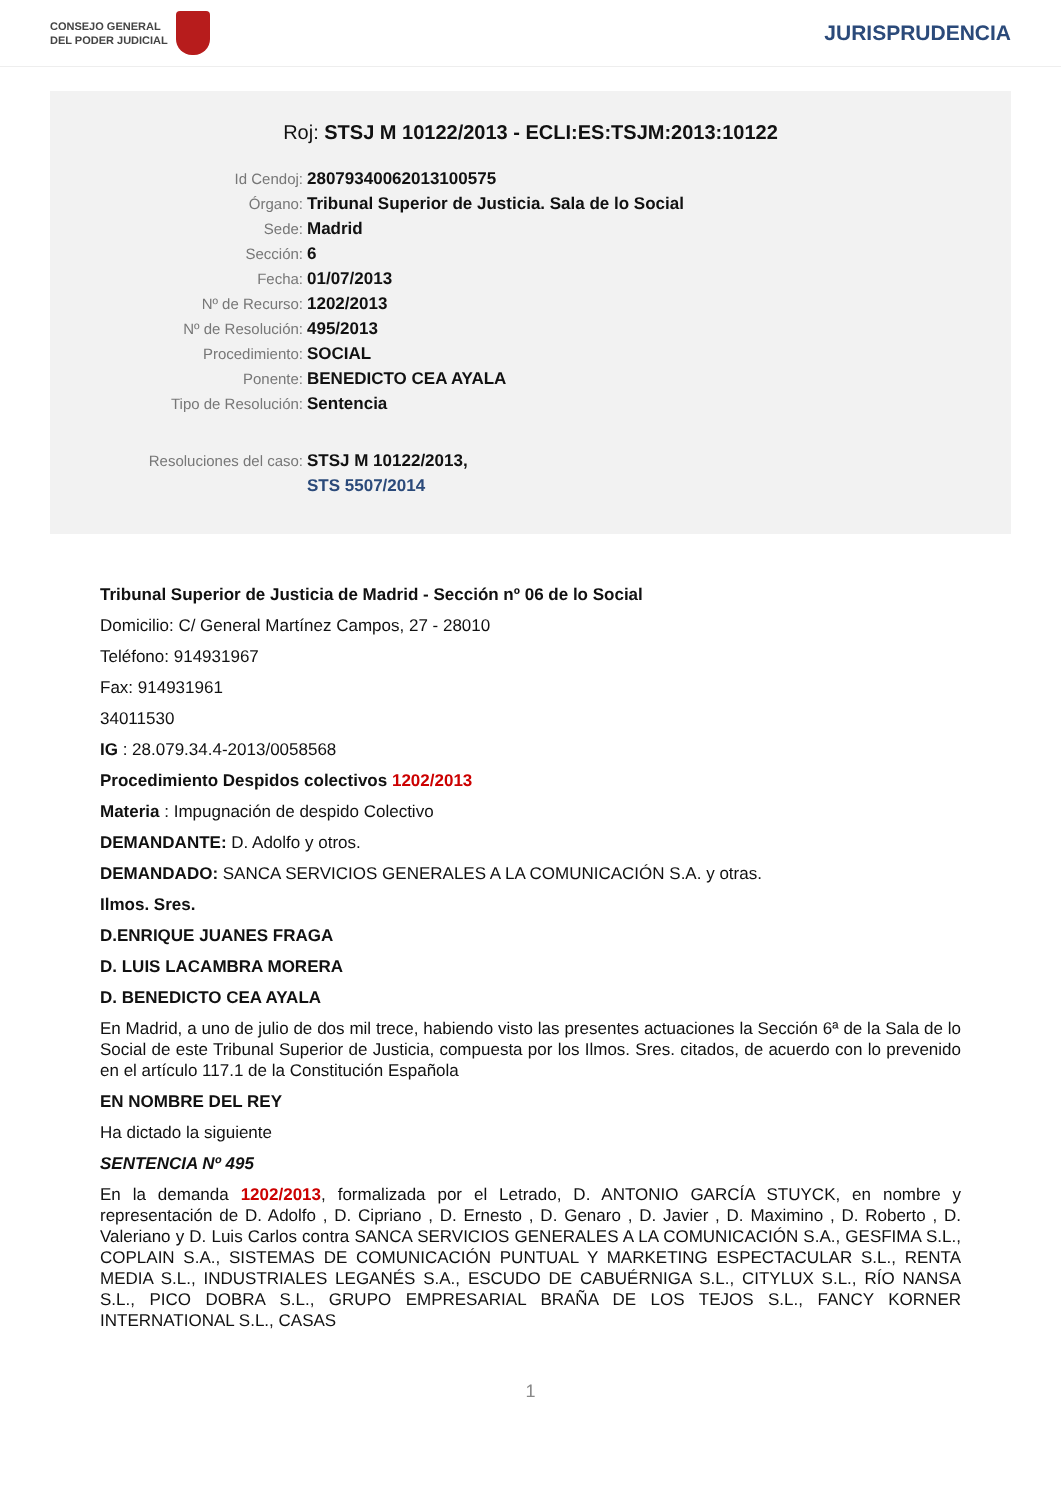CONSEJO GENERAL
DEL PODER JUDICIAL
JURISPRUDENCIA
Roj: STSJ M 10122/2013 - ECLI:ES:TSJM:2013:10122
Id Cendoj: 28079340062013100575
Órgano: Tribunal Superior de Justicia. Sala de lo Social
Sede: Madrid
Sección: 6
Fecha: 01/07/2013
Nº de Recurso: 1202/2013
Nº de Resolución: 495/2013
Procedimiento: SOCIAL
Ponente: BENEDICTO CEA AYALA
Tipo de Resolución: Sentencia
Resoluciones del caso: STSJ M 10122/2013,
STS 5507/2014
Tribunal Superior de Justicia de Madrid - Sección nº 06 de lo Social
Domicilio: C/ General Martínez Campos, 27 - 28010
Teléfono: 914931967
Fax: 914931961
34011530
IG : 28.079.34.4-2013/0058568
Procedimiento Despidos colectivos 1202/2013
Materia : Impugnación de despido Colectivo
DEMANDANTE: D. Adolfo y otros.
DEMANDADO: SANCA SERVICIOS GENERALES A LA COMUNICACIÓN S.A. y otras.
Ilmos. Sres.
D.ENRIQUE JUANES FRAGA
D. LUIS LACAMBRA MORERA
D. BENEDICTO CEA AYALA
En Madrid, a uno de julio de dos mil trece, habiendo visto las presentes actuaciones la Sección 6ª de la Sala de lo Social de este Tribunal Superior de Justicia, compuesta por los Ilmos. Sres. citados, de acuerdo con lo prevenido en el artículo 117.1 de la Constitución Española
EN NOMBRE DEL REY
Ha dictado la siguiente
SENTENCIA Nº 495
En la demanda 1202/2013, formalizada por el Letrado, D. ANTONIO GARCÍA STUYCK, en nombre y representación de D. Adolfo , D. Cipriano , D. Ernesto , D. Genaro , D. Javier , D. Maximino , D. Roberto , D. Valeriano y D. Luis Carlos contra SANCA SERVICIOS GENERALES A LA COMUNICACIÓN S.A., GESFIMA S.L., COPLAIN S.A., SISTEMAS DE COMUNICACIÓN PUNTUAL Y MARKETING ESPECTACULAR S.L., RENTA MEDIA S.L., INDUSTRIALES LEGANÉS S.A., ESCUDO DE CABUÉRNIGA S.L., CITYLUX S.L., RÍO NANSA S.L., PICO DOBRA S.L., GRUPO EMPRESARIAL BRAÑA DE LOS TEJOS S.L., FANCY KORNER INTERNATIONAL S.L., CASAS
1